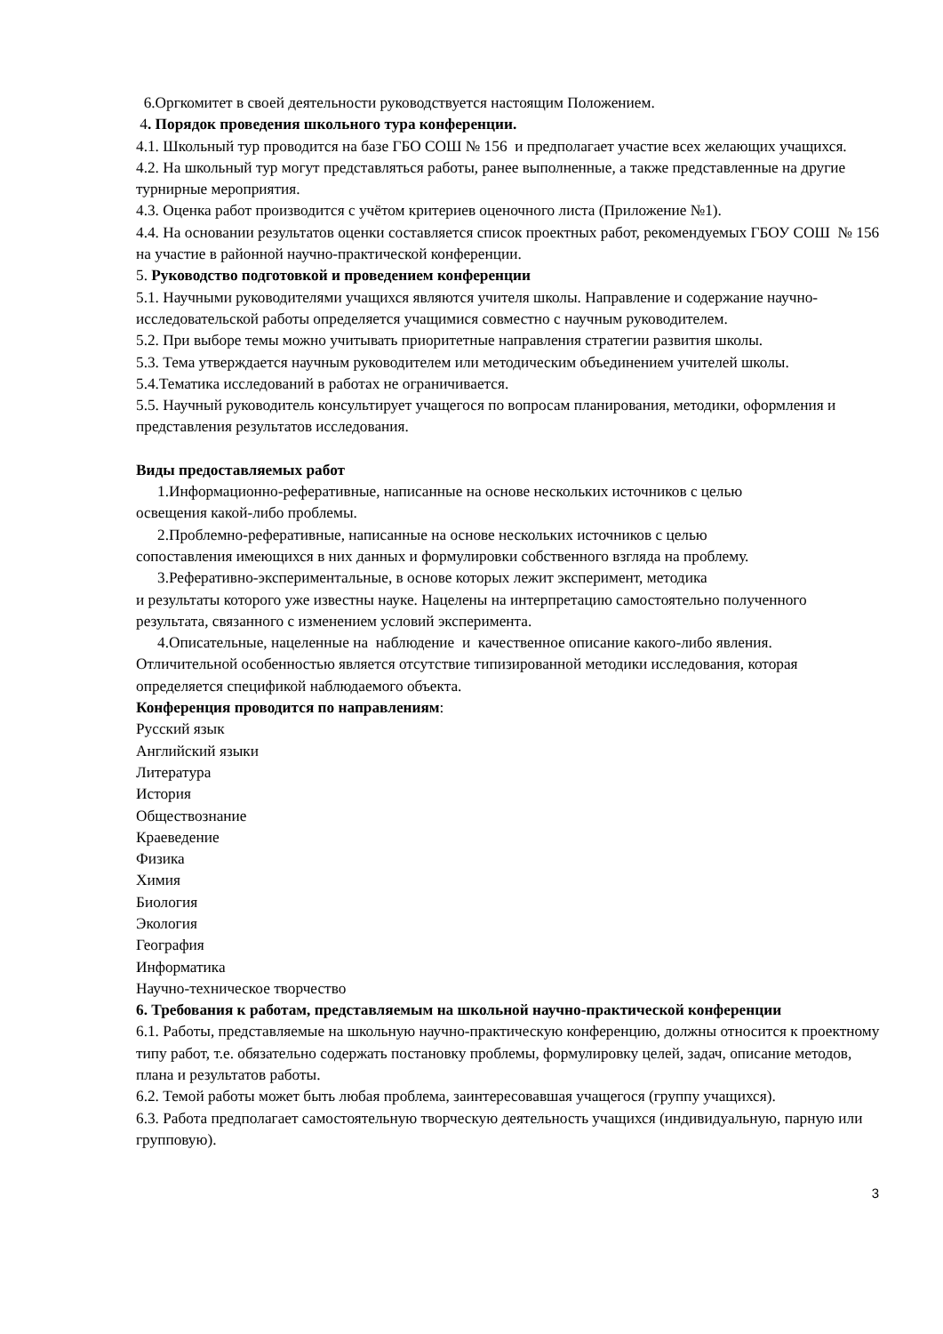6.Оргкомитет в своей деятельности руководствуется настоящим Положением.
4. Порядок проведения школьного тура конференции.
4.1. Школьный тур проводится на базе ГБО СОШ № 156 и предполагает участие всех желающих учащихся.
4.2. На школьный тур могут представляться работы, ранее выполненные, а также представленные на другие турнирные мероприятия.
4.3. Оценка работ производится с учётом критериев оценочного листа (Приложение №1).
4.4. На основании результатов оценки составляется список проектных работ, рекомендуемых ГБОУ СОШ № 156 на участие в районной научно-практической конференции.
5. Руководство подготовкой и проведением конференции
5.1. Научными руководителями учащихся являются учителя школы. Направление и содержание научно-исследовательской работы определяется учащимися совместно с научным руководителем.
5.2. При выборе темы можно учитывать приоритетные направления стратегии развития школы.
5.3. Тема утверждается научным руководителем или методическим объединением учителей школы.
5.4.Тематика исследований в работах не ограничивается.
5.5. Научный руководитель консультирует учащегося по вопросам планирования, методики, оформления и представления результатов исследования.
Виды предоставляемых работ
1.Информационно-реферативные, написанные на основе нескольких источников с целью
освещения какой-либо проблемы.
2.Проблемно-реферативные, написанные на основе нескольких источников с целью
сопоставления имеющихся в них данных и формулировки собственного взгляда на проблему.
3.Реферативно-экспериментальные, в основе которых лежит эксперимент, методика
и результаты которого уже известны науке. Нацелены на интерпретацию самостоятельно полученного результата, связанного с изменением условий эксперимента.
4.Описательные, нацеленные на наблюдение и качественное описание какого-либо явления.
Отличительной особенностью является отсутствие типизированной методики исследования, которая определяется спецификой наблюдаемого объекта.
Конференция проводится по направлениям:
Русский язык
Английский языки
Литература
История
Обществознание
Краеведение
Физика
Химия
Биология
Экология
География
Информатика
Научно-техническое творчество
6. Требования к работам, представляемым на школьной научно-практической конференции
6.1. Работы, представляемые на школьную научно-практическую конференцию, должны относится к проектному типу работ, т.е. обязательно содержать постановку проблемы, формулировку целей, задач, описание методов, плана и результатов работы.
6.2. Темой работы может быть любая проблема, заинтересовавшая учащегося (группу учащихся).
6.3. Работа предполагает самостоятельную творческую деятельность учащихся (индивидуальную, парную или групповую).
3